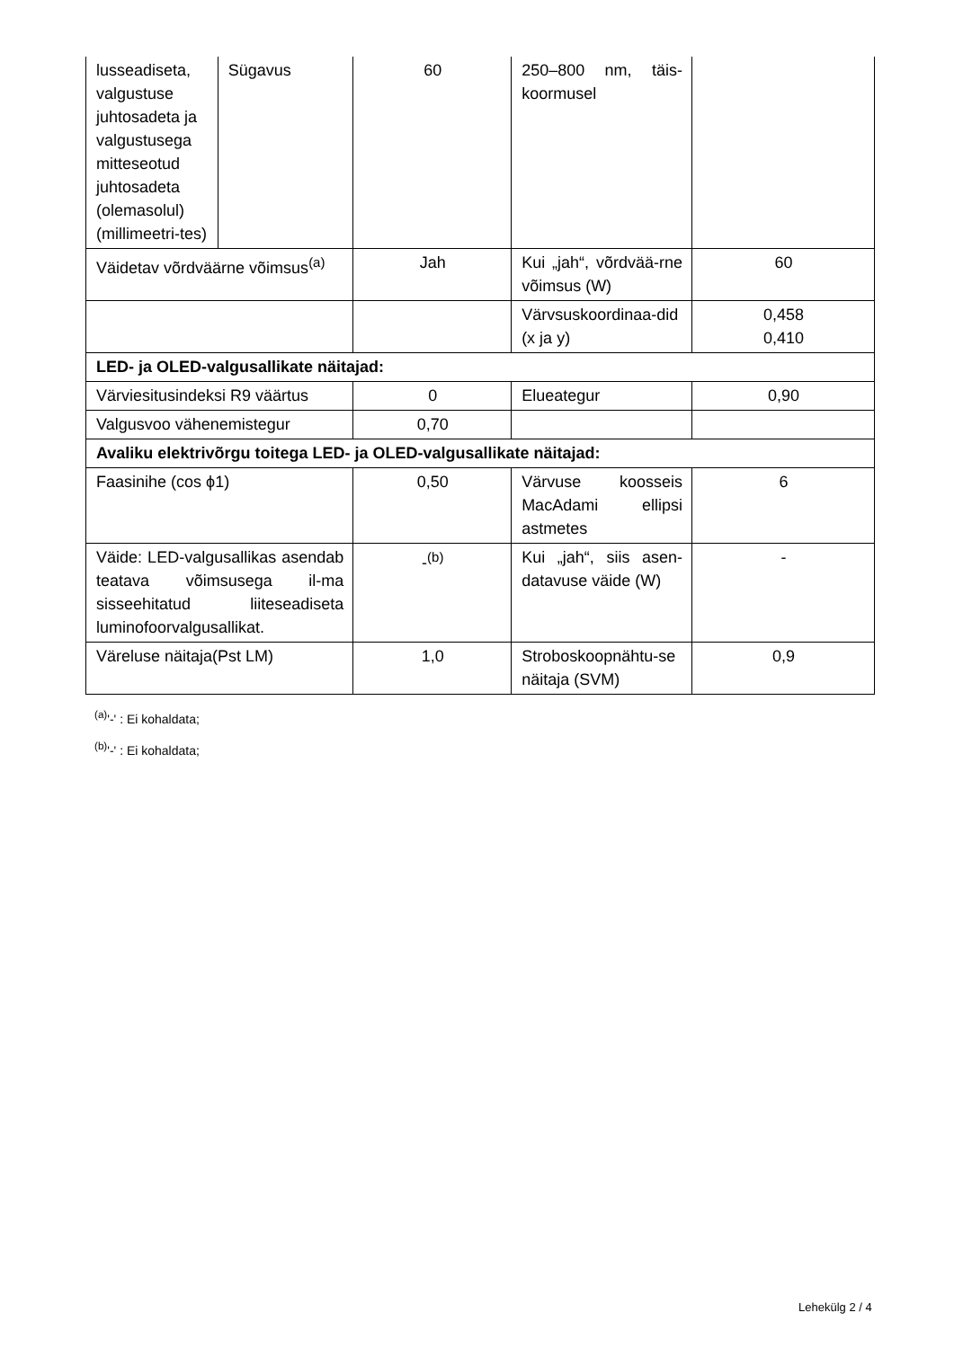| lusseadiseta, valgustuse juhtosadeta ja valgustusega mitteseotud juhtosadeta (olemasolul) (millimeetri-tes) | Sügavus | 60 | 250–800 nm, täis-koormusel | |
| Väidetav võrdväärne võimsus<sup>(a)</sup> | | Jah | Kui „jah“, võrdvää-rne võimsus (W) | 60 |
| | | | Värvsuskoordinaa-did (x ja y) | 0,458 0,410 |
| LED- ja OLED-valgusallikate näitajad: | | | | |
| Värviesitusindeksi R9 väärtus | | 0 | Elueategur | 0,90 |
| Valgusvoo vähenemistegur | | 0,70 | | |
| Avaliku elektrivõrgu toitega LED- ja OLED-valgusallikate näitajad: | | | | |
| Faasinihe (cos ϕ1) | | 0,50 | Värvuse koosseis MacAdami ellipsi astmetes | 6 |
| Väide: LED-valgusallikas asendab teatava võimsusega il-ma sisseehitatud liiteseadiseta luminofoorvalgusallikat. | | -<sup>(b)</sup> | Kui „jah“, siis asen-datavuse väide (W) | - |
| Väreluse näitaja(Pst LM) | | 1,0 | Stroboskoopnähtu-se näitaja (SVM) | 0,9 |
<sup>(a)</sup> '-' : Ei kohaldata;
<sup>(b)</sup> '-' : Ei kohaldata;
Lehekülg 2 / 4